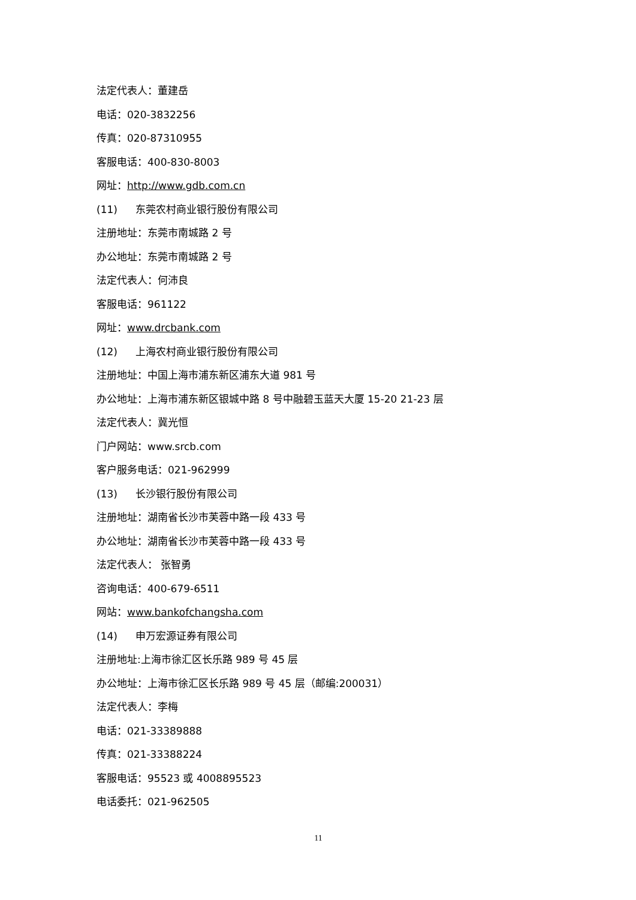法定代表人：董建岳
电话：020-3832256
传真：020-87310955
客服电话：400-830-8003
网址：http://www.gdb.com.cn
(11) 东莞农村商业银行股份有限公司
注册地址：东莞市南城路 2 号
办公地址：东莞市南城路 2 号
法定代表人：何沛良
客服电话：961122
网址：www.drcbank.com
(12) 上海农村商业银行股份有限公司
注册地址：中国上海市浦东新区浦东大道 981 号
办公地址：上海市浦东新区银城中路 8 号中融碧玉蓝天大厦 15-20 21-23 层
法定代表人：冀光恒
门户网站：www.srcb.com
客户服务电话：021-962999
(13) 长沙银行股份有限公司
注册地址：湖南省长沙市芙蓉中路一段 433 号
办公地址：湖南省长沙市芙蓉中路一段 433 号
法定代表人： 张智勇
咨询电话：400-679-6511
网站：www.bankofchangsha.com
(14) 申万宏源证券有限公司
注册地址:上海市徐汇区长乐路 989 号 45 层
办公地址：上海市徐汇区长乐路 989 号 45 层（邮编:200031）
法定代表人：李梅
电话：021-33389888
传真：021-33388224
客服电话：95523 或 4008895523
电话委托：021-962505
11